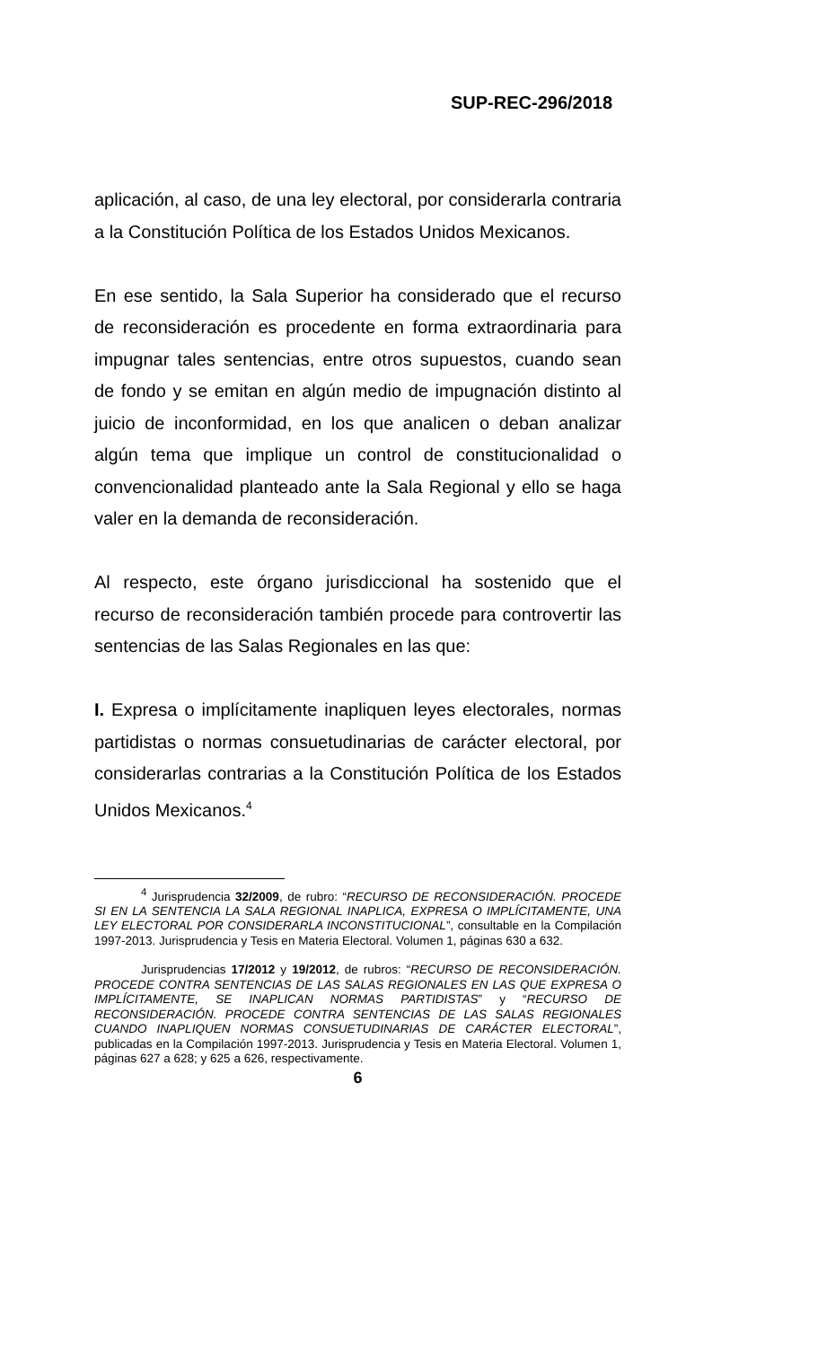SUP-REC-296/2018
aplicación, al caso, de una ley electoral, por considerarla contraria a la Constitución Política de los Estados Unidos Mexicanos.
En ese sentido, la Sala Superior ha considerado que el recurso de reconsideración es procedente en forma extraordinaria para impugnar tales sentencias, entre otros supuestos, cuando sean de fondo y se emitan en algún medio de impugnación distinto al juicio de inconformidad, en los que analicen o deban analizar algún tema que implique un control de constitucionalidad o convencionalidad planteado ante la Sala Regional y ello se haga valer en la demanda de reconsideración.
Al respecto, este órgano jurisdiccional ha sostenido que el recurso de reconsideración también procede para controvertir las sentencias de las Salas Regionales en las que:
I. Expresa o implícitamente inapliquen leyes electorales, normas partidistas o normas consuetudinarias de carácter electoral, por considerarlas contrarias a la Constitución Política de los Estados Unidos Mexicanos.<sup>4</sup>
<sup>4</sup> Jurisprudencia 32/2009, de rubro: “RECURSO DE RECONSIDERACIÓN. PROCEDE SI EN LA SENTENCIA LA SALA REGIONAL INAPLICA, EXPRESA O IMPLÍCITAMENTE, UNA LEY ELECTORAL POR CONSIDERARLA INCONSTITUCIONAL”, consultable en la Compilación 1997-2013. Jurisprudencia y Tesis en Materia Electoral. Volumen 1, páginas 630 a 632.
Jurisprudencias 17/2012 y 19/2012, de rubros: “RECURSO DE RECONSIDERACIÓN. PROCEDE CONTRA SENTENCIAS DE LAS SALAS REGIONALES EN LAS QUE EXPRESA O IMPLÍCITAMENTE, SE INAPLICAN NORMAS PARTIDISTAS” y “RECURSO DE RECONSIDERACIÓN. PROCEDE CONTRA SENTENCIAS DE LAS SALAS REGIONALES CUANDO INAPLIQUEN NORMAS CONSUETUDINARIAS DE CARÁCTER ELECTORAL”, publicadas en la Compilación 1997-2013. Jurisprudencia y Tesis en Materia Electoral. Volumen 1, páginas 627 a 628; y 625 a 626, respectivamente.
6